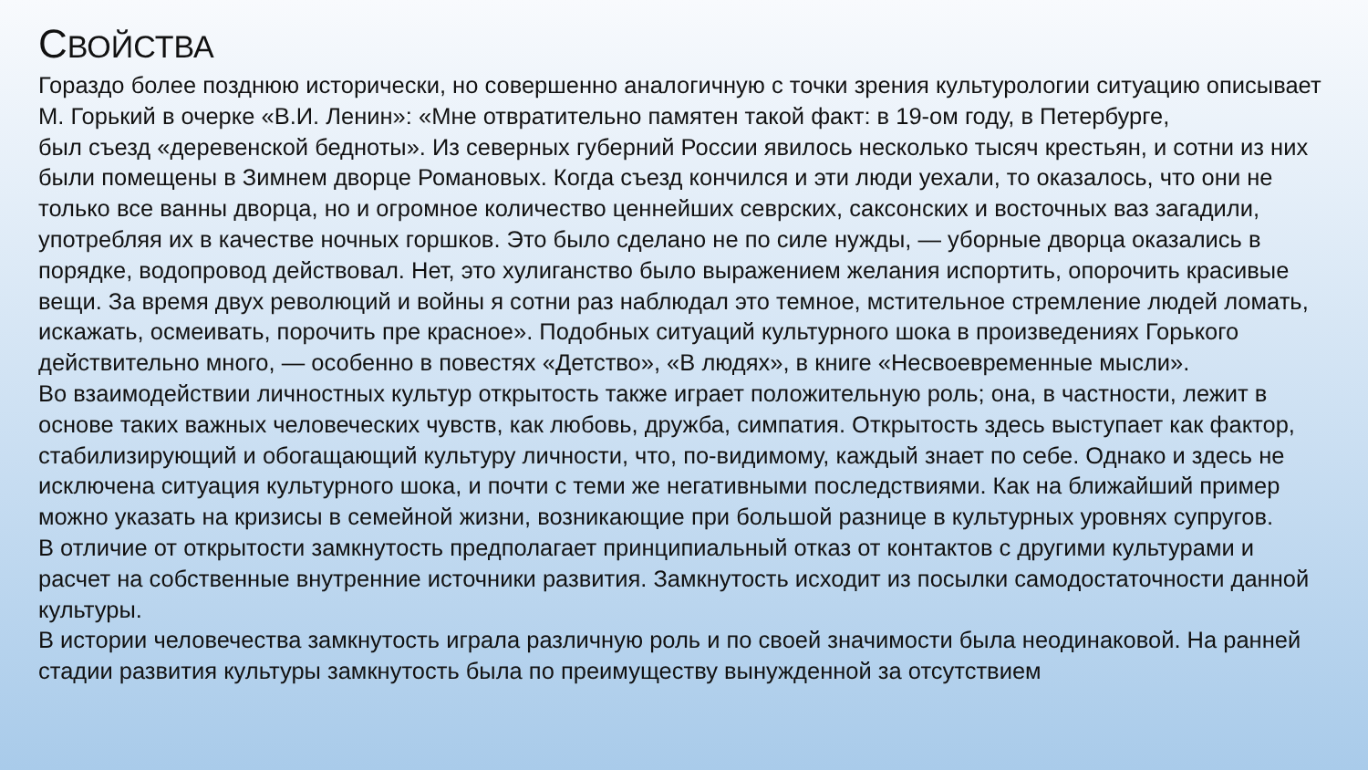СВОЙСТВА
Гораздо более позднюю исторически, но совершенно аналогичную с точки зрения культурологии ситуацию описывает М. Горький в очерке «В.И. Ленин»: «Мне отвратительно памятен такой факт: в 19-ом году, в Петербурге,
был съезд «деревенской бедноты». Из северных губерний России явилось несколько тысяч крестьян, и сотни из них были помещены в Зимнем дворце Романовых. Когда съезд кончился и эти люди уехали, то оказалось, что они не только все ванны дворца, но и огромное количество ценнейших севрских, саксонских и восточных ваз загадили, употребляя их в качестве ночных горшков. Это было сделано не по силе нужды, — уборные дворца оказались в порядке, водопровод действовал. Нет, это хулиганство было выражением желания испортить, опорочить красивые вещи. За время двух революций и войны я сотни раз наблюдал это темное, мстительное стремление людей ломать, искажать, осмеивать, порочить пре красное». Подобных ситуаций культурного шока в произведениях Горького действительно много, — особенно в повестях «Детство», «В людях», в книге «Несвоевременные мысли».
Во взаимодействии личностных культур открытость также играет положительную роль; она, в частности, лежит в основе таких важных человеческих чувств, как любовь, дружба, симпатия. Открытость здесь выступает как фактор, стабилизирующий и обогащающий культуру личности, что, по-видимому, каждый знает по себе. Однако и здесь не исключена ситуация культурного шока, и почти с теми же негативными последствиями. Как на ближайший пример можно указать на кризисы в семейной жизни, возникающие при большой разнице в культурных уровнях супругов.
В отличие от открытости замкнутость предполагает принципиальный отказ от контактов с другими культурами и расчет на собственные внутренние источники развития. Замкнутость исходит из посылки самодостаточности данной культуры.
В истории человечества замкнутость играла различную роль и по своей значимости была неодинаковой. На ранней стадии развития культуры замкнутость была по преимуществу вынужденной за отсутствием